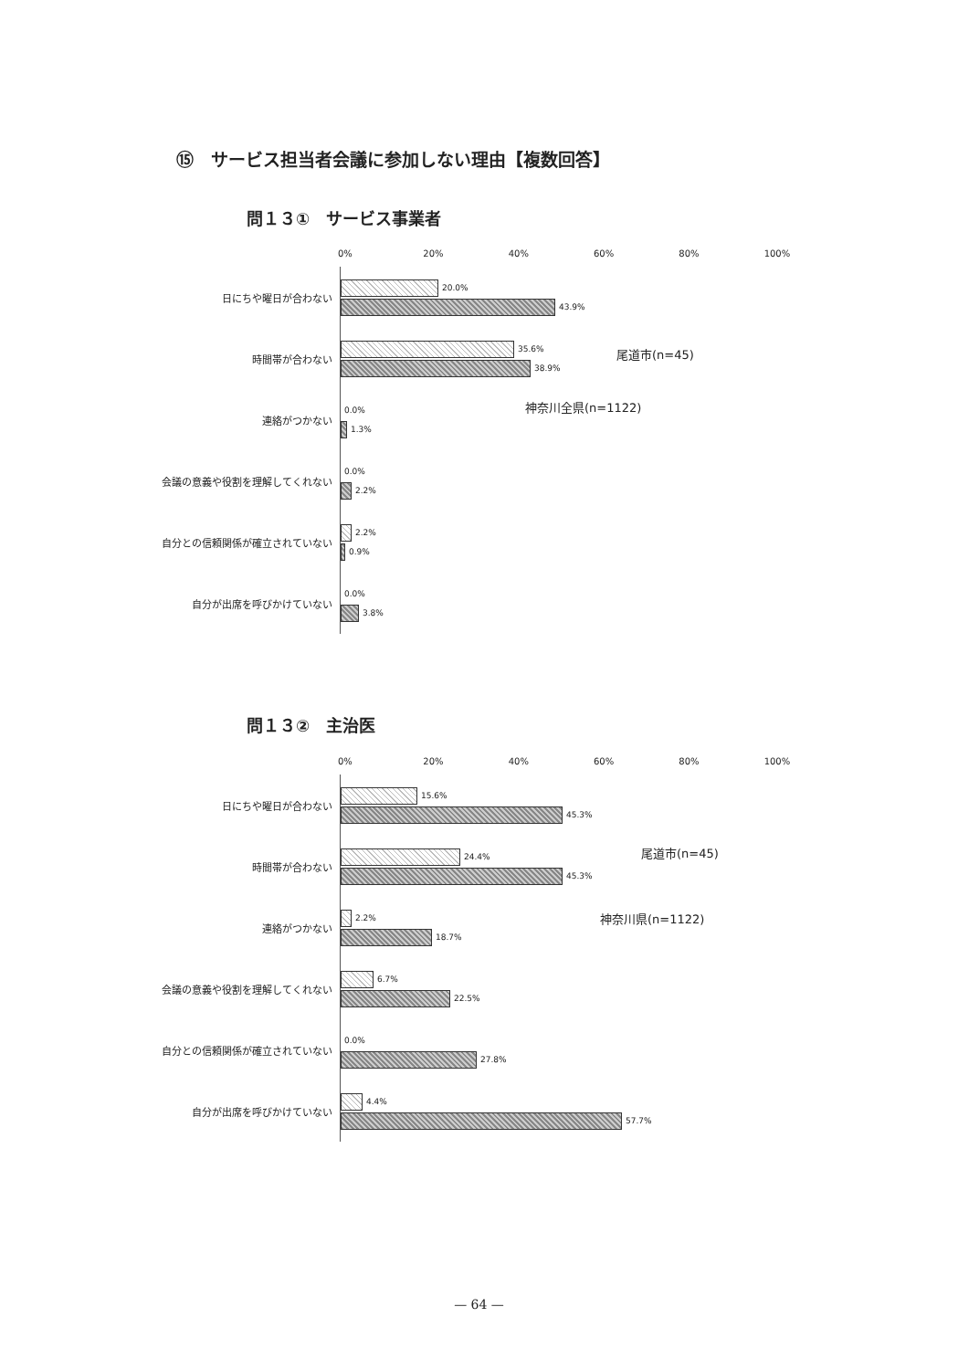⑮　サービス担当者会議に参加しない理由【複数回答】
問１３①　サービス事業者
0% 20% 40% 60% 80% 100%
日にちや曜日が合わない
20.0%
43.9%
時間帯が合わない
35.6%
38.9%
連絡がつかない
0.0%
1.3%
会議の意義や役割を理解してくれない
0.0%
2.2%
自分との信頼関係が確立されていない
2.2%
0.9%
自分が出席を呼びかけていない
0.0%
3.8%
尾道市(n=45)
神奈川全県(n=1122)
問１３②　主治医
0% 20% 40% 60% 80% 100%
日にちや曜日が合わない
15.6%
45.3%
時間帯が合わない
24.4%
45.3%
連絡がつかない
2.2%
18.7%
会議の意義や役割を理解してくれない
6.7%
22.5%
自分との信頼関係が確立されていない
0.0%
27.8%
自分が出席を呼びかけていない
4.4%
57.7%
尾道市(n=45)
神奈川県(n=1122)
— 64 —